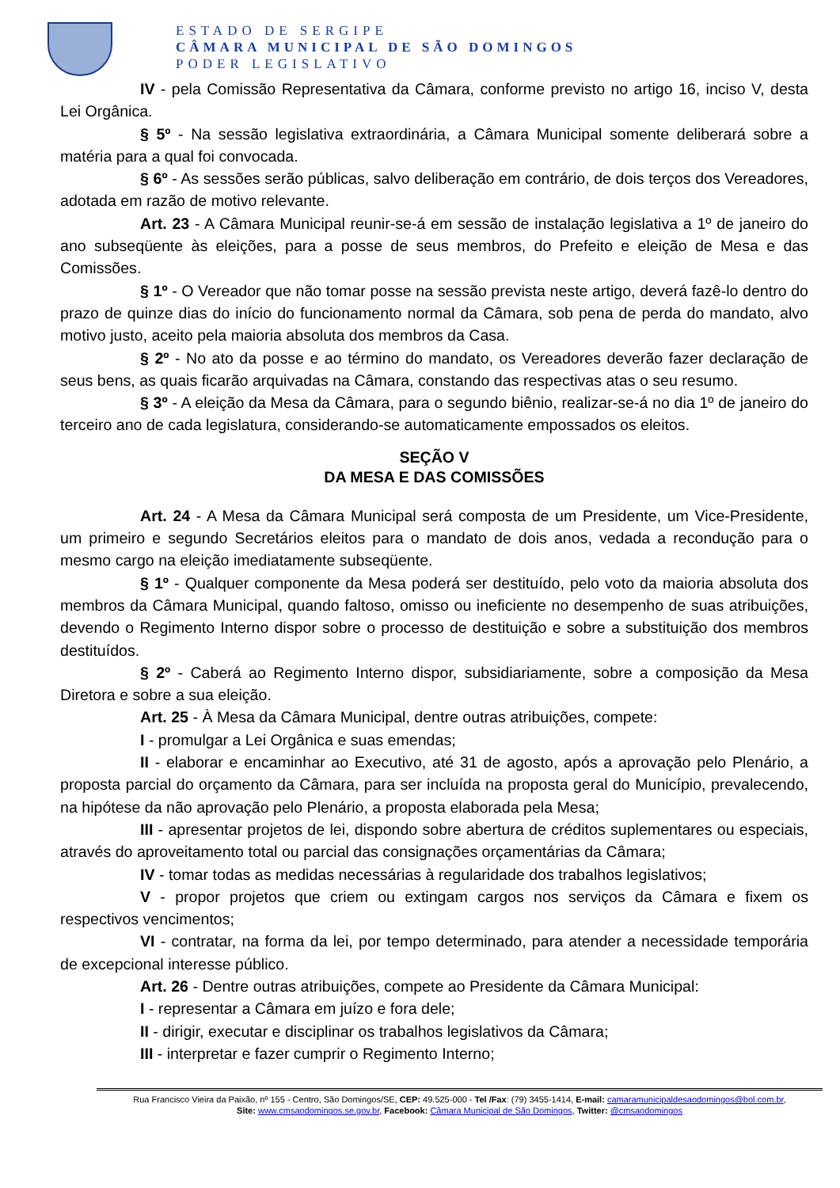ESTADO DE SERGIPE
CÂMARA MUNICIPAL DE SÃO DOMINGOS
PODER LEGISLATIVO
IV - pela Comissão Representativa da Câmara, conforme previsto no artigo 16, inciso V, desta Lei Orgânica.
§ 5º - Na sessão legislativa extraordinária, a Câmara Municipal somente deliberará sobre a matéria para a qual foi convocada.
§ 6º - As sessões serão públicas, salvo deliberação em contrário, de dois terços dos Vereadores, adotada em razão de motivo relevante.
Art. 23 - A Câmara Municipal reunir-se-á em sessão de instalação legislativa a 1º de janeiro do ano subseqüente às eleições, para a posse de seus membros, do Prefeito e eleição de Mesa e das Comissões.
§ 1º - O Vereador que não tomar posse na sessão prevista neste artigo, deverá fazê-lo dentro do prazo de quinze dias do início do funcionamento normal da Câmara, sob pena de perda do mandato, alvo motivo justo, aceito pela maioria absoluta dos membros da Casa.
§ 2º - No ato da posse e ao término do mandato, os Vereadores deverão fazer declaração de seus bens, as quais ficarão arquivadas na Câmara, constando das respectivas atas o seu resumo.
§ 3º - A eleição da Mesa da Câmara, para o segundo biênio, realizar-se-á no dia 1º de janeiro do terceiro ano de cada legislatura, considerando-se automaticamente empossados os eleitos.
SEÇÃO V
DA MESA E DAS COMISSÕES
Art. 24 - A Mesa da Câmara Municipal será composta de um Presidente, um Vice-Presidente, um primeiro e segundo Secretários eleitos para o mandato de dois anos, vedada a recondução para o mesmo cargo na eleição imediatamente subseqüente.
§ 1º - Qualquer componente da Mesa poderá ser destituído, pelo voto da maioria absoluta dos membros da Câmara Municipal, quando faltoso, omisso ou ineficiente no desempenho de suas atribuições, devendo o Regimento Interno dispor sobre o processo de destituição e sobre a substituição dos membros destituídos.
§ 2º - Caberá ao Regimento Interno dispor, subsidiariamente, sobre a composição da Mesa Diretora e sobre a sua eleição.
Art. 25 - À Mesa da Câmara Municipal, dentre outras atribuições, compete:
I - promulgar a Lei Orgânica e suas emendas;
II - elaborar e encaminhar ao Executivo, até 31 de agosto, após a aprovação pelo Plenário, a proposta parcial do orçamento da Câmara, para ser incluída na proposta geral do Município, prevalecendo, na hipótese da não aprovação pelo Plenário, a proposta elaborada pela Mesa;
III - apresentar projetos de lei, dispondo sobre abertura de créditos suplementares ou especiais, através do aproveitamento total ou parcial das consignações orçamentárias da Câmara;
IV - tomar todas as medidas necessárias à regularidade dos trabalhos legislativos;
V - propor projetos que criem ou extingam cargos nos serviços da Câmara e fixem os respectivos vencimentos;
VI - contratar, na forma da lei, por tempo determinado, para atender a necessidade temporária de excepcional interesse público.
Art. 26 - Dentre outras atribuições, compete ao Presidente da Câmara Municipal:
I - representar a Câmara em juízo e fora dele;
II - dirigir, executar e disciplinar os trabalhos legislativos da Câmara;
III - interpretar e fazer cumprir o Regimento Interno;
Rua Francisco Vieira da Paixão, nº 155 - Centro, São Domingos/SE, CEP: 49.525-000 - Tel /Fax: (79) 3455-1414, E-mail: camaramunicipaldesaodomingos@bol.com.br,
Site: www.cmsaodomingos.se.gov.br, Facebook: Câmara Municipal de São Domingos, Twitter: @cmsaodomingos